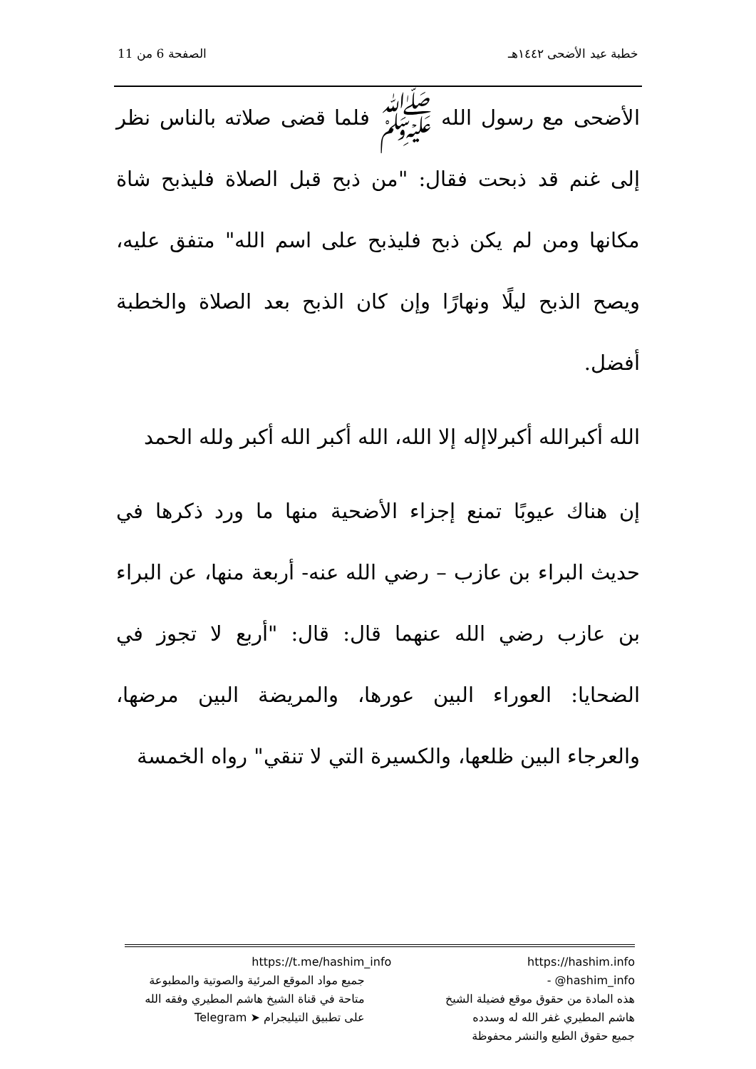خطبة عيد الأضحى ١٤٤٢هـ الصفحة 6 من 11
الأضحى مع رسول الله ﷺ فلما قضى صلاته بالناس نظر إلى غنم قد ذبحت فقال: "من ذبح قبل الصلاة فليذبح شاة مكانها ومن لم يكن ذبح فليذبح على اسم الله" متفق عليه، ويصح الذبح ليلًا ونهارًا وإن كان الذبح بعد الصلاة والخطبة أفضل.
الله أكبرالله أكبرلاإله إلا الله، الله أكبر الله أكبر ولله الحمد
إن هناك عيوبًا تمنع إجزاء الأضحية منها ما ورد ذكرها في حديث البراء بن عازب – رضي الله عنه- أربعة منها، عن البراء بن عازب رضي الله عنهما قال: قال: "أربع لا تجوز في الضحايا: العوراء البين عورها، والمريضة البين مرضها، والعرجاء البين ظلعها، والكسيرة التي لا تنقي" رواه الخمسة
https://hashim.info - @hashim_info
هذه المادة من حقوق موقع فضيلة الشيخ
هاشم المطيري غفر الله له وسدده
جميع حقوق الطبع والنشر محفوظة
https://t.me/hashim_info
جميع مواد الموقع المرئية والصوتية والمطبوعة
متاحة في قناة الشيخ هاشم المطيري وفقه الله
على تطبيق التيليجرام ➤ Telegram